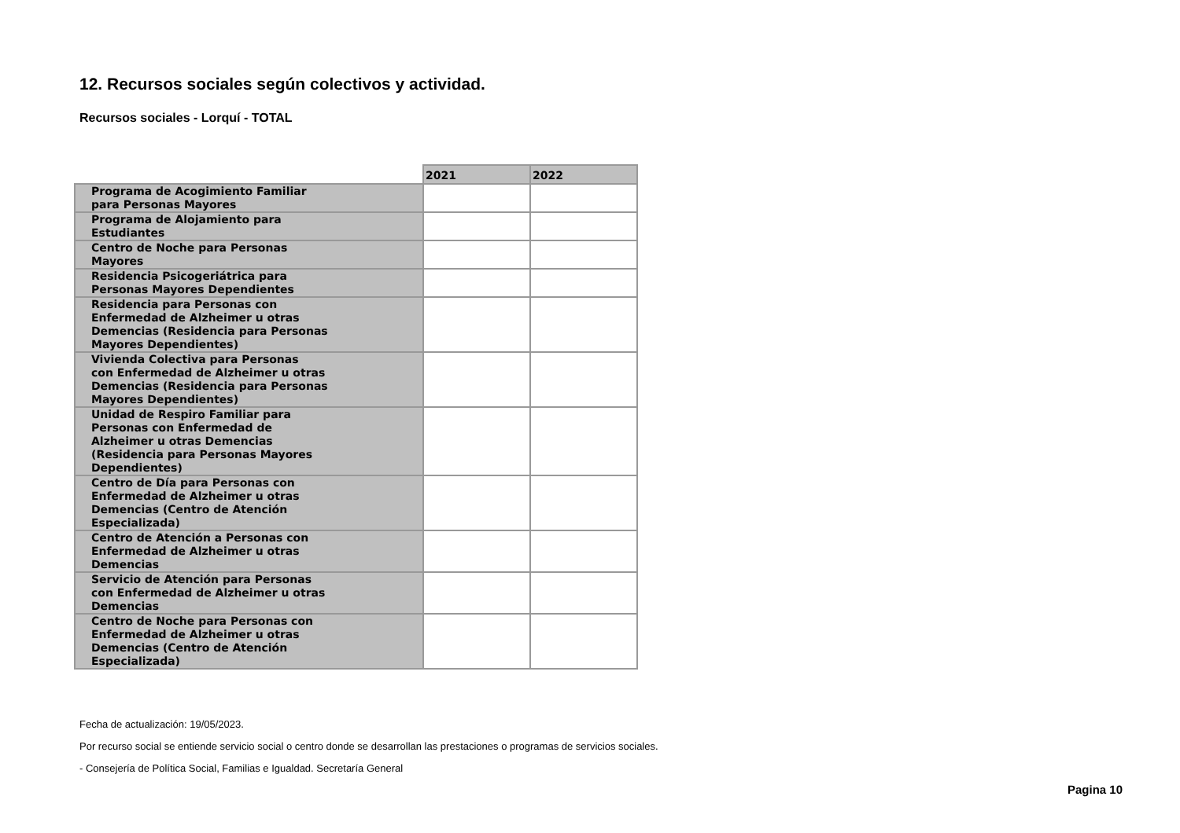12. Recursos sociales según colectivos y actividad.
Recursos sociales - Lorquí - TOTAL
| | 2021 | 2022 |
| --- | --- | --- |
| Programa de Acogimiento Familiar para Personas Mayores | | |
| Programa de Alojamiento para Estudiantes | | |
| Centro de Noche para Personas Mayores | | |
| Residencia Psicogeriátrica para Personas Mayores Dependientes | | |
| Residencia para Personas con Enfermedad de Alzheimer u otras Demencias (Residencia para Personas Mayores Dependientes) | | |
| Vivienda Colectiva para Personas con Enfermedad de Alzheimer u otras Demencias (Residencia para Personas Mayores Dependientes) | | |
| Unidad de Respiro Familiar para Personas con Enfermedad de Alzheimer u otras Demencias (Residencia para Personas Mayores Dependientes) | | |
| Centro de Día para Personas con Enfermedad de Alzheimer u otras Demencias (Centro de Atención Especializada) | | |
| Centro de Atención a Personas con Enfermedad de Alzheimer u otras Demencias | | |
| Servicio de Atención para Personas con Enfermedad de Alzheimer u otras Demencias | | |
| Centro de Noche para Personas con Enfermedad de Alzheimer u otras Demencias (Centro de Atención Especializada) | | |
Fecha de actualización: 19/05/2023.
Por recurso social se entiende servicio social o centro donde se desarrollan las prestaciones o programas de servicios sociales.
- Consejería de Política Social, Familias e Igualdad. Secretaría General
Pagina 10